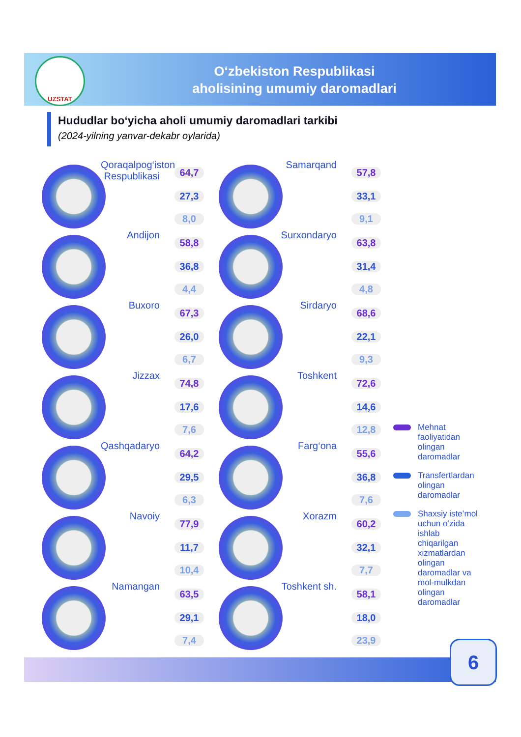UZSTAT
O‘zbekiston Respublikasi
aholisining umumiy daromadlari
Hududlar bo‘yicha aholi umumiy daromadlari tarkibi
(2024-yilning yanvar-dekabr oylarida)
Qoraqalpog‘iston Respublikasi
64,7
27,3
8,0
Samarqand
57,8
33,1
9,1
Andijon
58,8
36,8
4,4
Surxondaryo
63,8
31,4
4,8
Buxoro
67,3
26,0
6,7
Sirdaryo
68,6
22,1
9,3
Jizzax
74,8
17,6
7,6
Toshkent
72,6
14,6
12,8
Qashqadaryo
64,2
29,5
6,3
Farg‘ona
55,6
36,8
7,6
Navoiy
77,9
11,7
10,4
Xorazm
60,2
32,1
7,7
Namangan
63,5
29,1
7,4
Toshkent sh.
58,1
18,0
23,9
Mehnat faoliyatidan olingan daromadlar
Transfertlardan olingan daromadlar
Shaxsiy iste’mol uchun o‘zida ishlab chiqarilgan xizmatlardan olingan daromadlar va mol-mulkdan olingan daromadlar
6